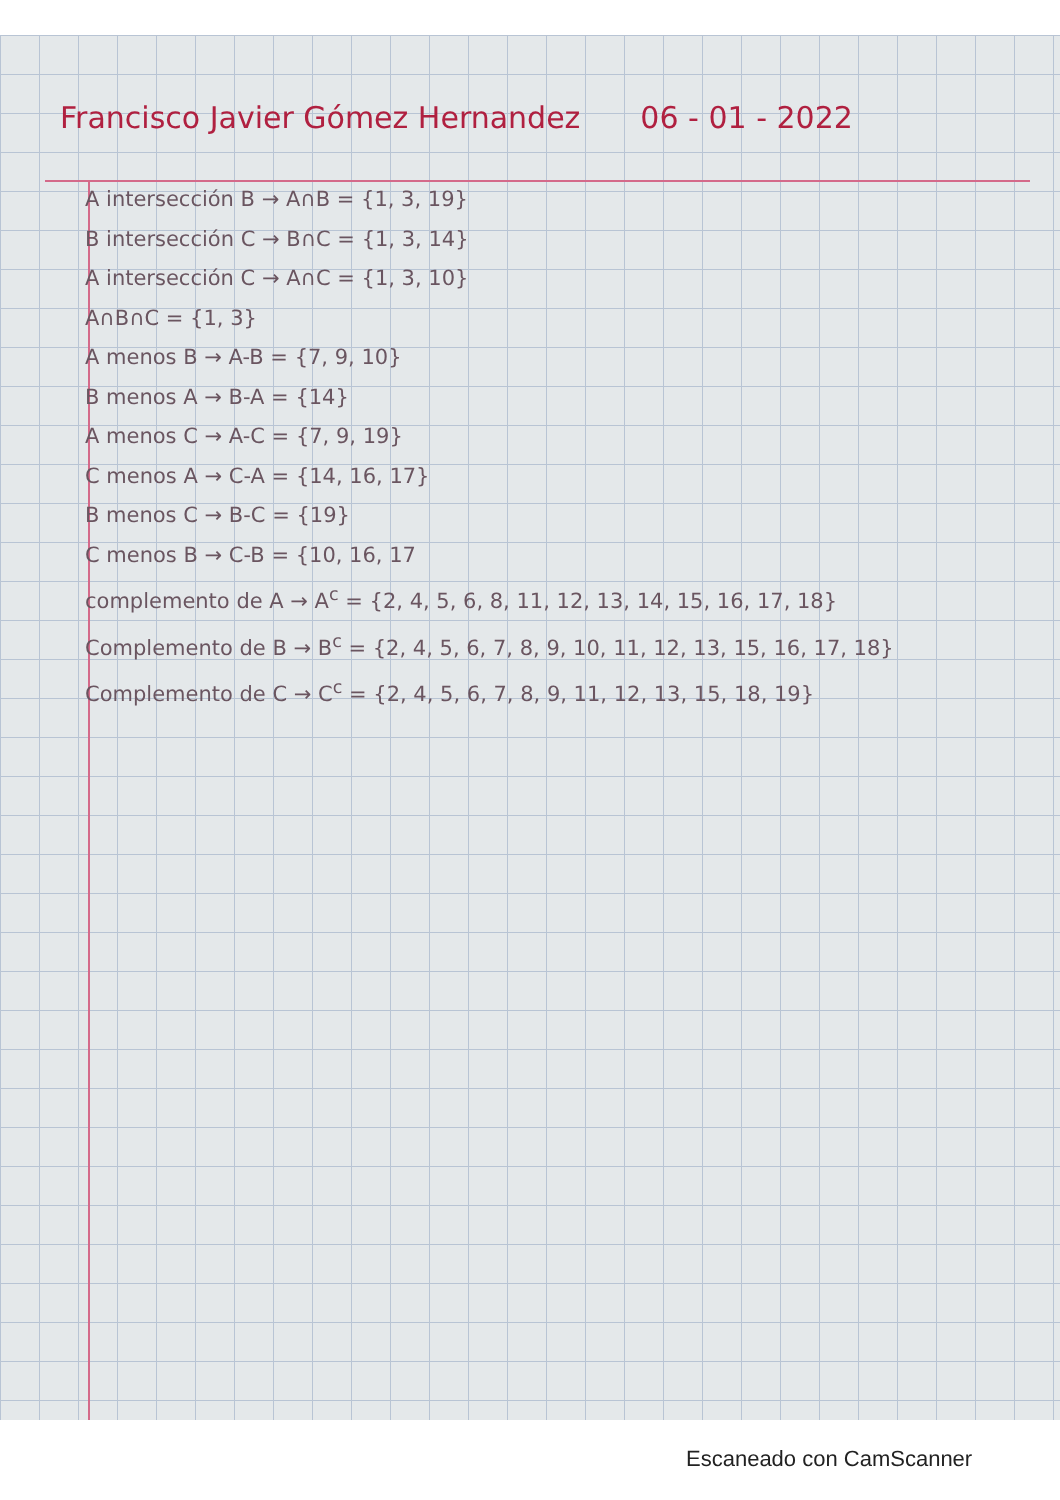Francisco Javier Gómez Hernandez 06 - 01 - 2022
A intersección B → A∩B = {1, 3, 19}
B intersección C → B∩C = {1, 3, 14}
A intersección C → A∩C = {1, 3, 10}
A∩B∩C = {1, 3}
A menos B → A-B = {7, 9, 10}
B menos A → B-A = {14}
A menos C → A-C = {7, 9, 19}
C menos A → C-A = {14, 16, 17}
B menos C → B-C = {19}
C menos B → C-B = {10, 16, 17
complemento de A → A<sup>c</sup> = {2, 4, 5, 6, 8, 11, 12, 13, 14, 15, 16, 17, 18}
Complemento de B → B<sup>c</sup> = {2, 4, 5, 6, 7, 8, 9, 10, 11, 12, 13, 15, 16, 17, 18}
Complemento de C → C<sup>c</sup> = {2, 4, 5, 6, 7, 8, 9, 11, 12, 13, 15, 18, 19}
Escaneado con CamScanner